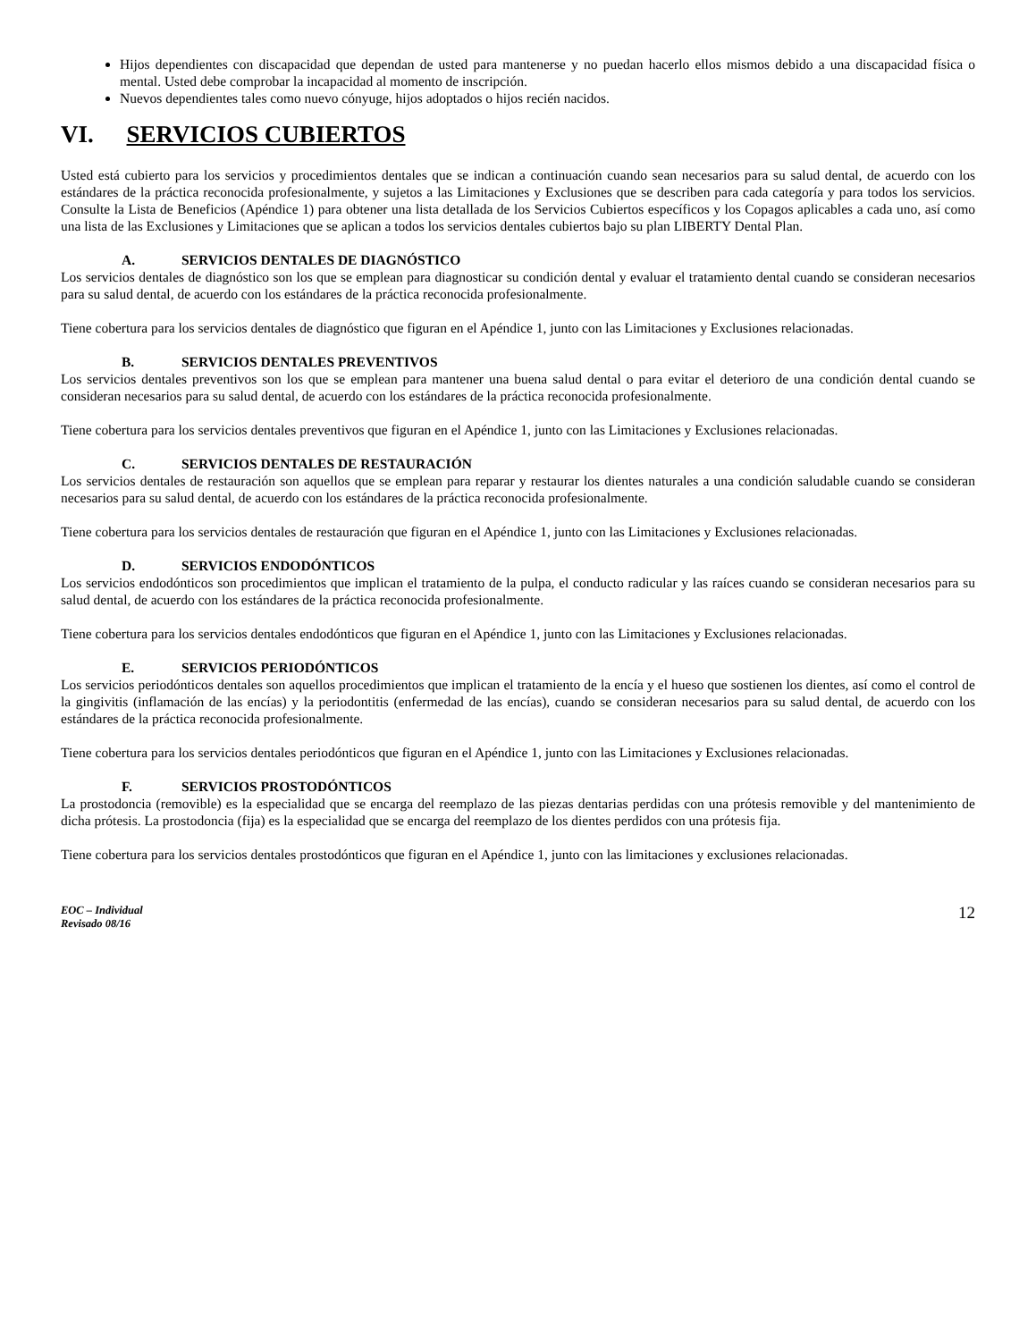Hijos dependientes con discapacidad que dependan de usted para mantenerse y no puedan hacerlo ellos mismos debido a una discapacidad física o mental. Usted debe comprobar la incapacidad al momento de inscripción.
Nuevos dependientes tales como nuevo cónyuge, hijos adoptados o hijos recién nacidos.
VI. SERVICIOS CUBIERTOS
Usted está cubierto para los servicios y procedimientos dentales que se indican a continuación cuando sean necesarios para su salud dental, de acuerdo con los estándares de la práctica reconocida profesionalmente, y sujetos a las Limitaciones y Exclusiones que se describen para cada categoría y para todos los servicios. Consulte la Lista de Beneficios (Apéndice 1) para obtener una lista detallada de los Servicios Cubiertos específicos y los Copagos aplicables a cada uno, así como una lista de las Exclusiones y Limitaciones que se aplican a todos los servicios dentales cubiertos bajo su plan LIBERTY Dental Plan.
A. SERVICIOS DENTALES DE DIAGNÓSTICO
Los servicios dentales de diagnóstico son los que se emplean para diagnosticar su condición dental y evaluar el tratamiento dental cuando se consideran necesarios para su salud dental, de acuerdo con los estándares de la práctica reconocida profesionalmente.
Tiene cobertura para los servicios dentales de diagnóstico que figuran en el Apéndice 1, junto con las Limitaciones y Exclusiones relacionadas.
B. SERVICIOS DENTALES PREVENTIVOS
Los servicios dentales preventivos son los que se emplean para mantener una buena salud dental o para evitar el deterioro de una condición dental cuando se consideran necesarios para su salud dental, de acuerdo con los estándares de la práctica reconocida profesionalmente.
Tiene cobertura para los servicios dentales preventivos que figuran en el Apéndice 1, junto con las Limitaciones y Exclusiones relacionadas.
C. SERVICIOS DENTALES DE RESTAURACIÓN
Los servicios dentales de restauración son aquellos que se emplean para reparar y restaurar los dientes naturales a una condición saludable cuando se consideran necesarios para su salud dental, de acuerdo con los estándares de la práctica reconocida profesionalmente.
Tiene cobertura para los servicios dentales de restauración que figuran en el Apéndice 1, junto con las Limitaciones y Exclusiones relacionadas.
D. SERVICIOS ENDODÓNTICOS
Los servicios endodónticos son procedimientos que implican el tratamiento de la pulpa, el conducto radicular y las raíces cuando se consideran necesarios para su salud dental, de acuerdo con los estándares de la práctica reconocida profesionalmente.
Tiene cobertura para los servicios dentales endodónticos que figuran en el Apéndice 1, junto con las Limitaciones y Exclusiones relacionadas.
E. SERVICIOS PERIODÓNTICOS
Los servicios periodónticos dentales son aquellos procedimientos que implican el tratamiento de la encía y el hueso que sostienen los dientes, así como el control de la gingivitis (inflamación de las encías) y la periodontitis (enfermedad de las encías), cuando se consideran necesarios para su salud dental, de acuerdo con los estándares de la práctica reconocida profesionalmente.
Tiene cobertura para los servicios dentales periodónticos que figuran en el Apéndice 1, junto con las Limitaciones y Exclusiones relacionadas.
F. SERVICIOS PROSTODÓNTICOS
La prostodoncia (removible) es la especialidad que se encarga del reemplazo de las piezas dentarias perdidas con una prótesis removible y del mantenimiento de dicha prótesis. La prostodoncia (fija) es la especialidad que se encarga del reemplazo de los dientes perdidos con una prótesis fija.
Tiene cobertura para los servicios dentales prostodónticos que figuran en el Apéndice 1, junto con las limitaciones y exclusiones relacionadas.
EOC – Individual
Revisado 08/16 12